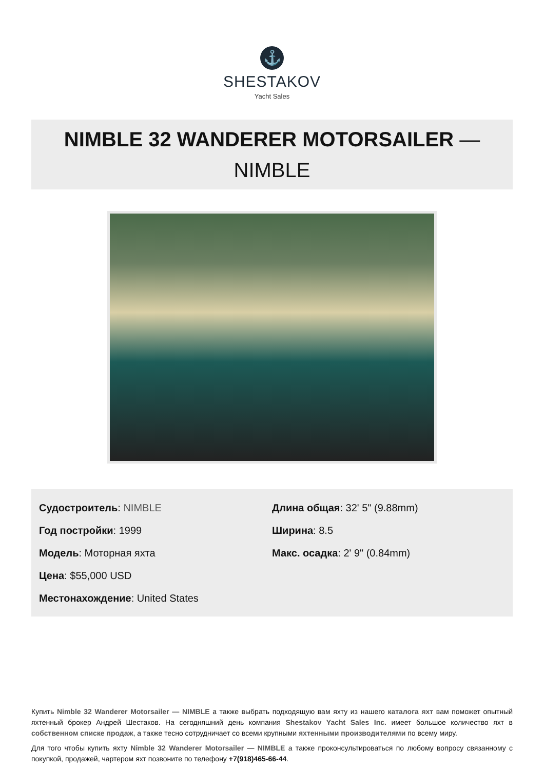⚓
SHESTAKOV
Yacht Sales
NIMBLE 32 WANDERER MOTORSAILER —
NIMBLE
Судостроитель: NIMBLE
Год постройки: 1999
Модель: Моторная яхта
Цена: $55,000 USD
Местонахождение: United States
Длина общая: 32' 5" (9.88mm)
Ширина: 8.5
Макс. осадка: 2' 9" (0.84mm)
Купить Nimble 32 Wanderer Motorsailer — NIMBLE а также выбрать подходящую вам яхту из нашего каталога яхт вам поможет опытный яхтенный брокер Андрей Шестаков. На сегодняшний день компания Shestakov Yacht Sales Inc. имеет большое количество яхт в собственном списке продаж, а также тесно сотрудничает со всеми крупными яхтенными производителями по всему миру.
Для того чтобы купить яхту Nimble 32 Wanderer Motorsailer — NIMBLE а также проконсультироваться по любому вопросу связанному с покупкой, продажей, чартером яхт позвоните по телефону +7(918)465-66-44.